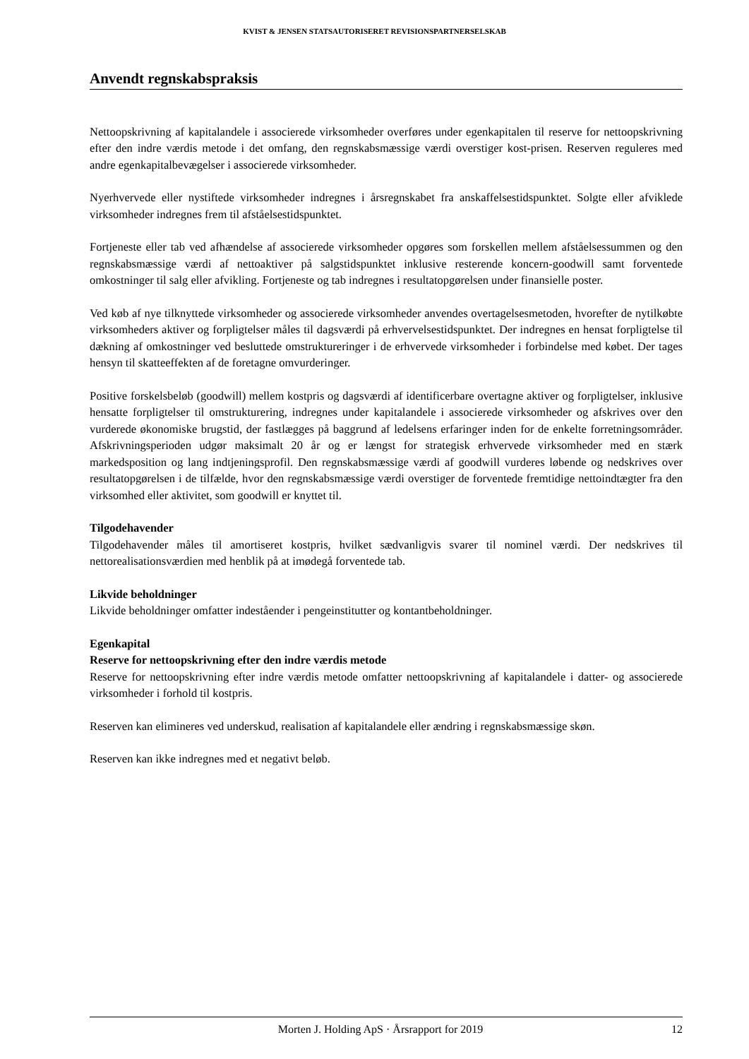KVIST & JENSEN STATSAUTORISERET REVISIONSPARTNERSELSKAB
Anvendt regnskabspraksis
Nettoopskrivning af kapitalandele i associerede virksomheder overføres under egenkapitalen til reserve for nettoopskrivning efter den indre værdis metode i det omfang, den regnskabsmæssige værdi overstiger kost-prisen. Reserven reguleres med andre egenkapitalbevægelser i associerede virksomheder.
Nyerhvervede eller nystiftede virksomheder indregnes i årsregnskabet fra anskaffelsestidspunktet. Solgte eller afviklede virksomheder indregnes frem til afståelsestidspunktet.
Fortjeneste eller tab ved afhændelse af associerede virksomheder opgøres som forskellen mellem afståelsessummen og den regnskabsmæssige værdi af nettoaktiver på salgstidspunktet inklusive resterende koncern-goodwill samt forventede omkostninger til salg eller afvikling. Fortjeneste og tab indregnes i resultatopgørelsen under finansielle poster.
Ved køb af nye tilknyttede virksomheder og associerede virksomheder anvendes overtagelsesmetoden, hvorefter de nytilkøbte virksomheders aktiver og forpligtelser måles til dagsværdi på erhvervelsestidspunktet. Der indregnes en hensat forpligtelse til dækning af omkostninger ved besluttede omstruktureringer i de erhvervede virksomheder i forbindelse med købet. Der tages hensyn til skatteeffekten af de foretagne omvurderinger.
Positive forskelsbeløb (goodwill) mellem kostpris og dagsværdi af identificerbare overtagne aktiver og forpligtelser, inklusive hensatte forpligtelser til omstrukturering, indregnes under kapitalandele i associerede virksomheder og afskrives over den vurderede økonomiske brugstid, der fastlægges på baggrund af ledelsens erfaringer inden for de enkelte forretningsområder. Afskrivningsperioden udgør maksimalt 20 år og er længst for strategisk erhvervede virksomheder med en stærk markedsposition og lang indtjeningsprofil. Den regnskabsmæssige værdi af goodwill vurderes løbende og nedskrives over resultatopgørelsen i de tilfælde, hvor den regnskabsmæssige værdi overstiger de forventede fremtidige nettoindtægter fra den virksomhed eller aktivitet, som goodwill er knyttet til.
Tilgodehavender
Tilgodehavender måles til amortiseret kostpris, hvilket sædvanligvis svarer til nominel værdi. Der nedskrives til nettorealisationsværdien med henblik på at imødegå forventede tab.
Likvide beholdninger
Likvide beholdninger omfatter indeståender i pengeinstitutter og kontantbeholdninger.
Egenkapital
Reserve for nettoopskrivning efter den indre værdis metode
Reserve for nettoopskrivning efter indre værdis metode omfatter nettoopskrivning af kapitalandele i datter- og associerede virksomheder i forhold til kostpris.
Reserven kan elimineres ved underskud, realisation af kapitalandele eller ændring i regnskabsmæssige skøn.
Reserven kan ikke indregnes med et negativt beløb.
Morten J. Holding ApS · Årsrapport for 2019 12